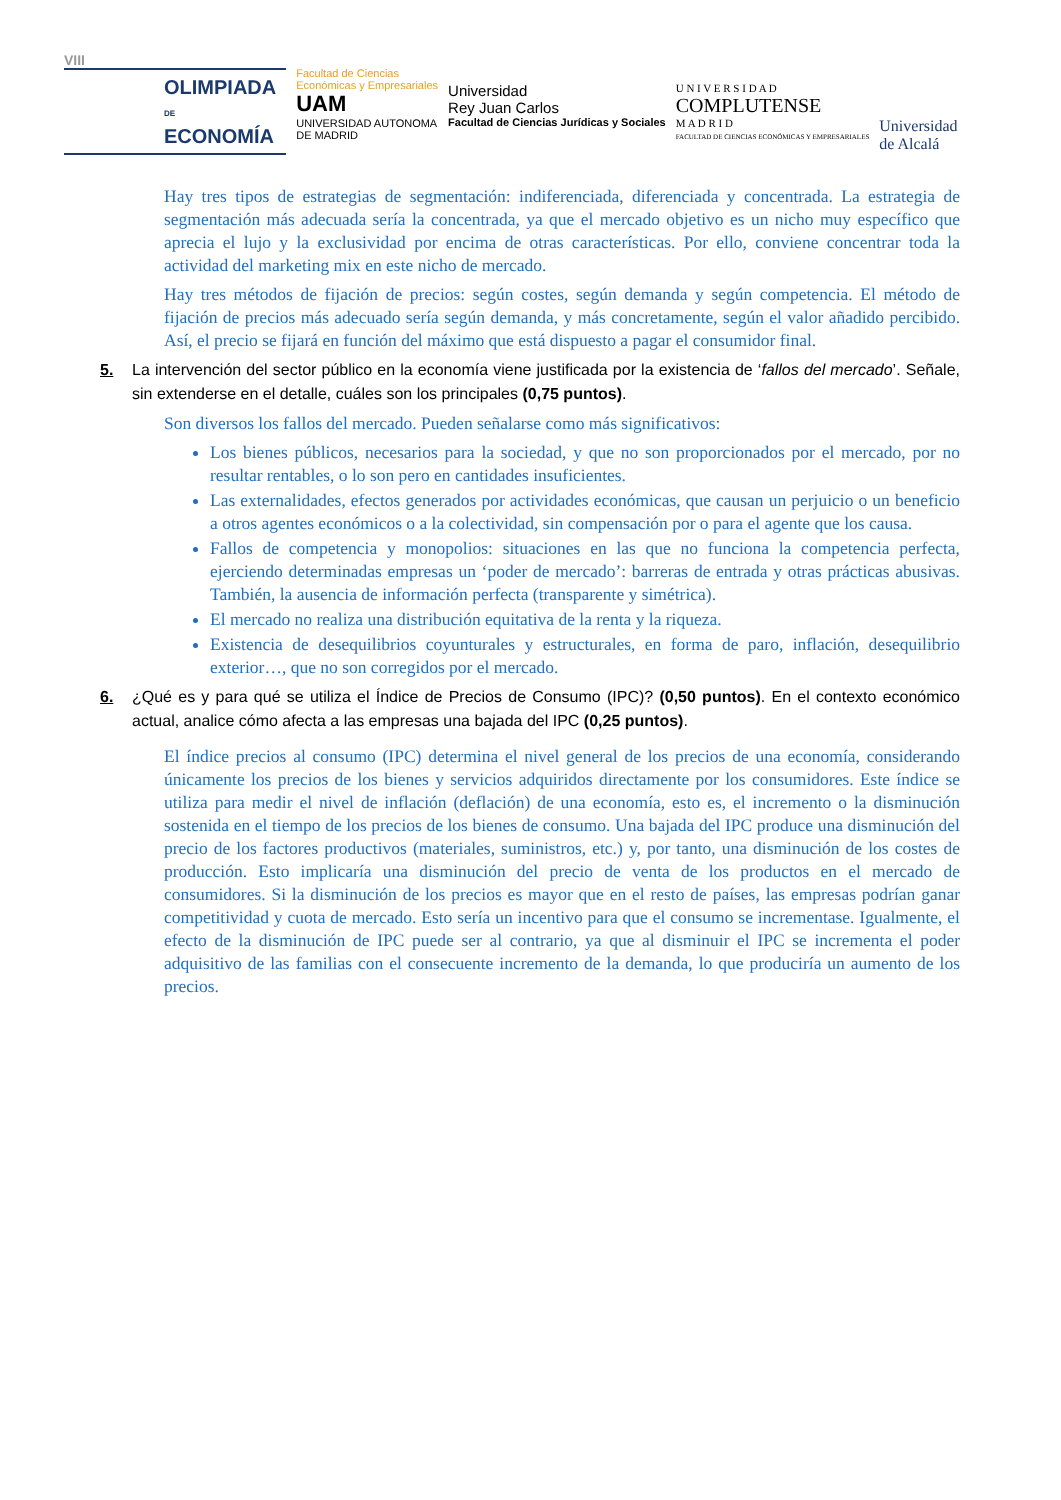VIII
OLIMPIADA
DE
ECONOMÍA
Facultad de Ciencias
Económicas y Empresariales
UAM
UNIVERSIDAD AUTONOMA
DE MADRID
Universidad
Rey Juan Carlos
Facultad de Ciencias Jurídicas y Sociales
U N I V E R S I D A D
COMPLUTENSE
M A D R I D
FACULTAD DE CIENCIAS ECONÓMICAS Y EMPRESARIALES
Universidad
de Alcalá
Hay tres tipos de estrategias de segmentación: indiferenciada, diferenciada y concentrada. La estrategia de segmentación más adecuada sería la concentrada, ya que el mercado objetivo es un nicho muy específico que aprecia el lujo y la exclusividad por encima de otras características. Por ello, conviene concentrar toda la actividad del marketing mix en este nicho de mercado.
Hay tres métodos de fijación de precios: según costes, según demanda y según competencia. El método de fijación de precios más adecuado sería según demanda, y más concretamente, según el valor añadido percibido. Así, el precio se fijará en función del máximo que está dispuesto a pagar el consumidor final.
5. La intervención del sector público en la economía viene justificada por la existencia de ‘fallos del mercado’. Señale, sin extenderse en el detalle, cuáles son los principales (0,75 puntos).
Son diversos los fallos del mercado. Pueden señalarse como más significativos:
Los bienes públicos, necesarios para la sociedad, y que no son proporcionados por el mercado, por no resultar rentables, o lo son pero en cantidades insuficientes.
Las externalidades, efectos generados por actividades económicas, que causan un perjuicio o un beneficio a otros agentes económicos o a la colectividad, sin compensación por o para el agente que los causa.
Fallos de competencia y monopolios: situaciones en las que no funciona la competencia perfecta, ejerciendo determinadas empresas un ‘poder de mercado’: barreras de entrada y otras prácticas abusivas. También, la ausencia de información perfecta (transparente y simétrica).
El mercado no realiza una distribución equitativa de la renta y la riqueza.
Existencia de desequilibrios coyunturales y estructurales, en forma de paro, inflación, desequilibrio exterior…, que no son corregidos por el mercado.
6. ¿Qué es y para qué se utiliza el Índice de Precios de Consumo (IPC)? (0,50 puntos). En el contexto económico actual, analice cómo afecta a las empresas una bajada del IPC (0,25 puntos).
El índice precios al consumo (IPC) determina el nivel general de los precios de una economía, considerando únicamente los precios de los bienes y servicios adquiridos directamente por los consumidores. Este índice se utiliza para medir el nivel de inflación (deflación) de una economía, esto es, el incremento o la disminución sostenida en el tiempo de los precios de los bienes de consumo. Una bajada del IPC produce una disminución del precio de los factores productivos (materiales, suministros, etc.) y, por tanto, una disminución de los costes de producción. Esto implicaría una disminución del precio de venta de los productos en el mercado de consumidores. Si la disminución de los precios es mayor que en el resto de países, las empresas podrían ganar competitividad y cuota de mercado. Esto sería un incentivo para que el consumo se incrementase. Igualmente, el efecto de la disminución de IPC puede ser al contrario, ya que al disminuir el IPC se incrementa el poder adquisitivo de las familias con el consecuente incremento de la demanda, lo que produciría un aumento de los precios.